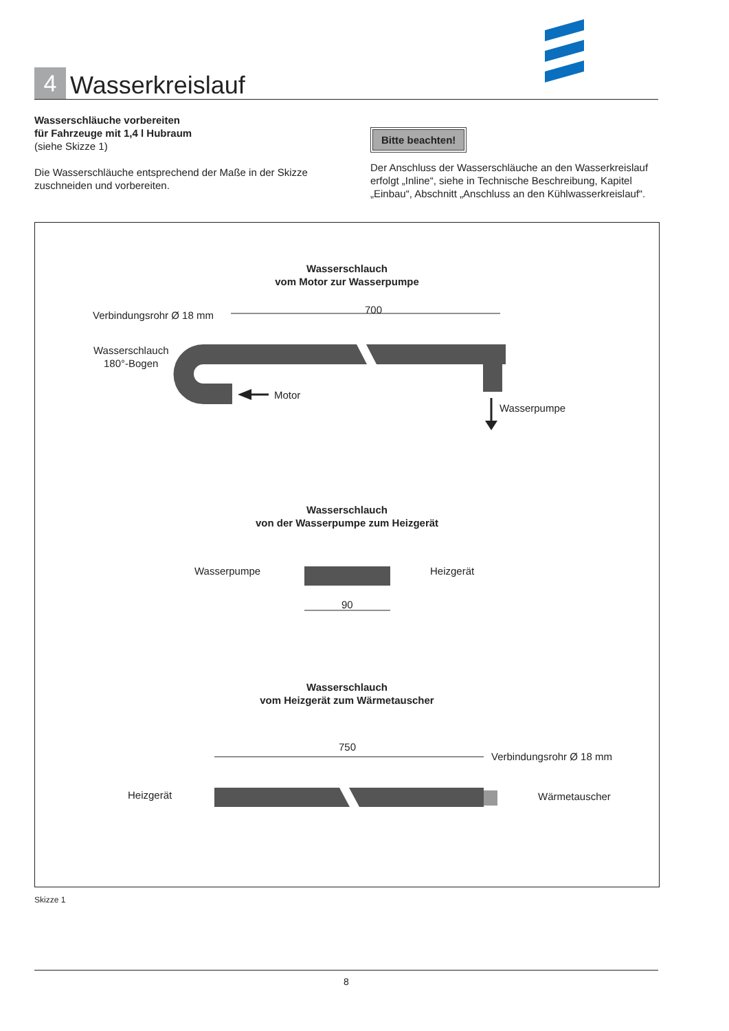4
Wasserkreislauf
Wasserschläuche vorbereiten
für Fahrzeuge mit 1,4 l Hubraum
(siehe Skizze 1)
Die Wasserschläuche entsprechend der Maße in der Skizze zuschneiden und vorbereiten.
Bitte beachten!
Der Anschluss der Wasserschläuche an den Wasserkreislauf erfolgt „Inline“, siehe in Technische Beschreibung, Kapitel „Einbau“, Abschnitt „Anschluss an den Kühlwasserkreislauf“.
Wasserschlauch
vom Motor zur Wasserpumpe
Verbindungsrohr Ø 18 mm
Wasserschlauch
180°-Bogen
700
Motor
Wasserpumpe
Wasserschlauch
von der Wasserpumpe zum Heizgerät
Wasserpumpe
Heizgerät
90
Wasserschlauch
vom Heizgerät zum Wärmetauscher
750
Verbindungsrohr Ø 18 mm
Heizgerät
Wärmetauscher
Skizze 1
8